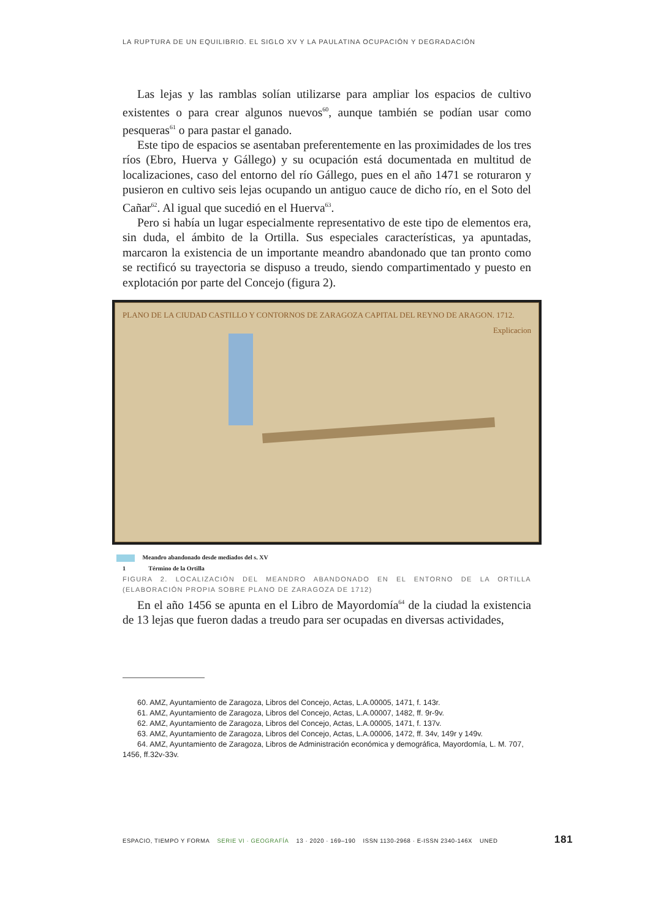LA RUPTURA DE UN EQUILIBRIO. EL SIGLO XV Y LA PAULATINA OCUPACIÓN Y DEGRADACIÓN
Las lejas y las ramblas solían utilizarse para ampliar los espacios de cultivo existentes o para crear algunos nuevos<sup>60</sup>, aunque también se podían usar como pesqueras<sup>61</sup> o para pastar el ganado.
Este tipo de espacios se asentaban preferentemente en las proximidades de los tres ríos (Ebro, Huerva y Gállego) y su ocupación está documentada en multitud de localizaciones, caso del entorno del río Gállego, pues en el año 1471 se roturaron y pusieron en cultivo seis lejas ocupando un antiguo cauce de dicho río, en el Soto del Cañar<sup>62</sup>. Al igual que sucedió en el Huerva<sup>63</sup>.
Pero si había un lugar especialmente representativo de este tipo de elementos era, sin duda, el ámbito de la Ortilla. Sus especiales características, ya apuntadas, marcaron la existencia de un importante meandro abandonado que tan pronto como se rectificó su trayectoria se dispuso a treudo, siendo compartimentado y puesto en explotación por parte del Concejo (figura 2).
PLANO DE LA CIUDAD CASTILLO Y CONTORNOS DE ZARAGOZA CAPITAL DEL REYNO DE ARAGON. 1712. Explicacion
Meandro abandonado desde mediados del s. XV
1 Término de la Ortilla
FIGURA 2. LOCALIZACIÓN DEL MEANDRO ABANDONADO EN EL ENTORNO DE LA ORTILLA (ELABORACIÓN PROPIA SOBRE PLANO DE ZARAGOZA DE 1712)
En el año 1456 se apunta en el Libro de Mayordomía<sup>64</sup> de la ciudad la existencia de 13 lejas que fueron dadas a treudo para ser ocupadas en diversas actividades,
60. AMZ, Ayuntamiento de Zaragoza, Libros del Concejo, Actas, L.A.00005, 1471, f. 143r.
61. AMZ, Ayuntamiento de Zaragoza, Libros del Concejo, Actas, L.A.00007, 1482, ff. 9r-9v.
62. AMZ, Ayuntamiento de Zaragoza, Libros del Concejo, Actas, L.A.00005, 1471, f. 137v.
63. AMZ, Ayuntamiento de Zaragoza, Libros del Concejo, Actas, L.A.00006, 1472, ff. 34v, 149r y 149v.
64. AMZ, Ayuntamiento de Zaragoza, Libros de Administración económica y demográfica, Mayordomía, L. M. 707, 1456, ff.32v-33v.
ESPACIO, TIEMPO Y FORMA SERIE VI · GEOGRAFÍA 13 · 2020 · 169–190 ISSN 1130-2968 · E-ISSN 2340-146X UNED 181